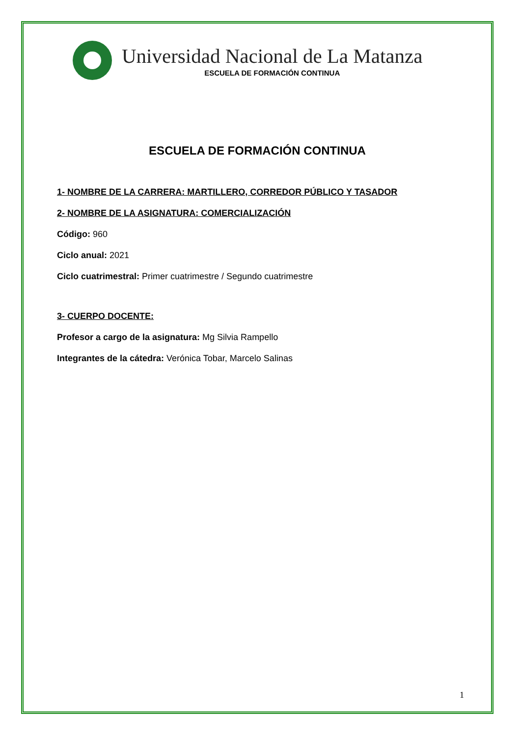Universidad Nacional de La Matanza
ESCUELA DE FORMACIÓN CONTINUA
ESCUELA DE FORMACIÓN CONTINUA
1- NOMBRE DE LA CARRERA: MARTILLERO, CORREDOR PÚBLICO Y TASADOR
2- NOMBRE DE LA ASIGNATURA: COMERCIALIZACIÓN
Código: 960
Ciclo anual: 2021
Ciclo cuatrimestral: Primer cuatrimestre / Segundo cuatrimestre
3- CUERPO DOCENTE:
Profesor a cargo de la asignatura: Mg Silvia Rampello
Integrantes de la cátedra: Verónica Tobar, Marcelo Salinas
1